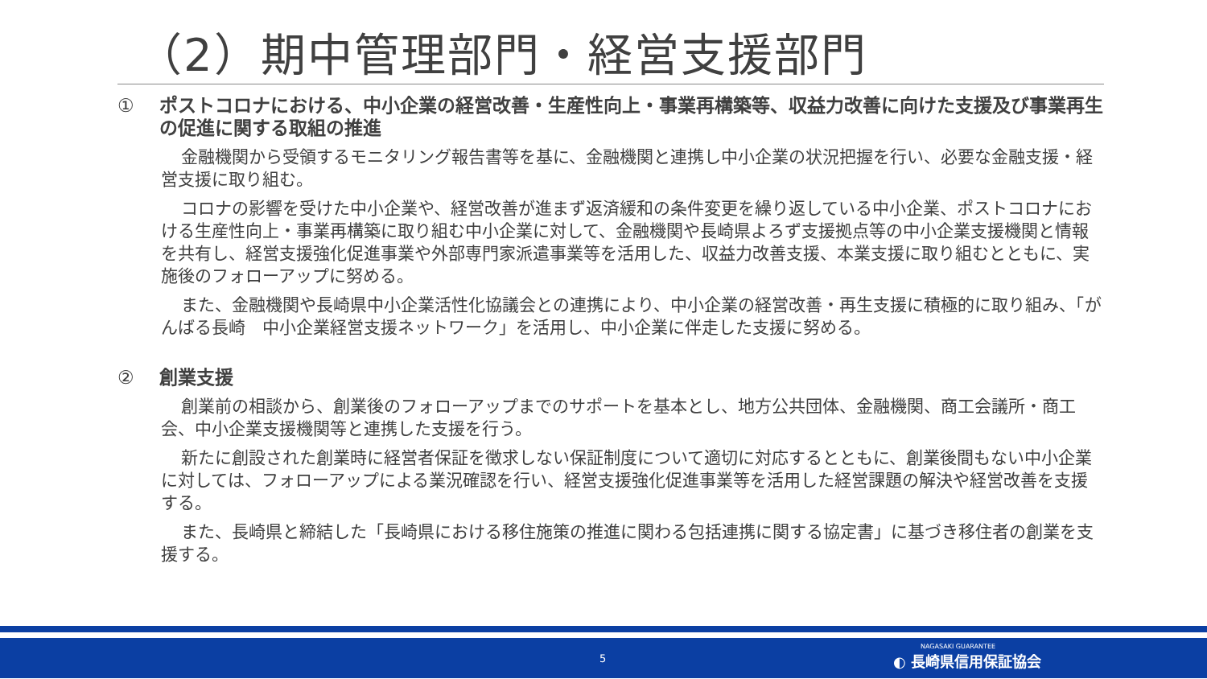（2）期中管理部門・経営支援部門
① ポストコロナにおける、中小企業の経営改善・生産性向上・事業再構築等、収益力改善に向けた支援及び事業再生の促進に関する取組の推進
金融機関から受領するモニタリング報告書等を基に、金融機関と連携し中小企業の状況把握を行い、必要な金融支援・経営支援に取り組む。
コロナの影響を受けた中小企業や、経営改善が進まず返済緩和の条件変更を繰り返している中小企業、ポストコロナにおける生産性向上・事業再構築に取り組む中小企業に対して、金融機関や長崎県よろず支援拠点等の中小企業支援機関と情報を共有し、経営支援強化促進事業や外部専門家派遣事業等を活用した、収益力改善支援、本業支援に取り組むとともに、実施後のフォローアップに努める。
また、金融機関や長崎県中小企業活性化協議会との連携により、中小企業の経営改善・再生支援に積極的に取り組み、「がんばる長崎　中小企業経営支援ネットワーク」を活用し、中小企業に伴走した支援に努める。
② 創業支援
創業前の相談から、創業後のフォローアップまでのサポートを基本とし、地方公共団体、金融機関、商工会議所・商工会、中小企業支援機関等と連携した支援を行う。
新たに創設された創業時に経営者保証を徴求しない保証制度について適切に対応するとともに、創業後間もない中小企業に対しては、フォローアップによる業況確認を行い、経営支援強化促進事業等を活用した経営課題の解決や経営改善を支援する。
また、長崎県と締結した「長崎県における移住施策の推進に関わる包括連携に関する協定書」に基づき移住者の創業を支援する。
5
NAGASAKI GUARANTEE
◐ 長崎県信用保証協会